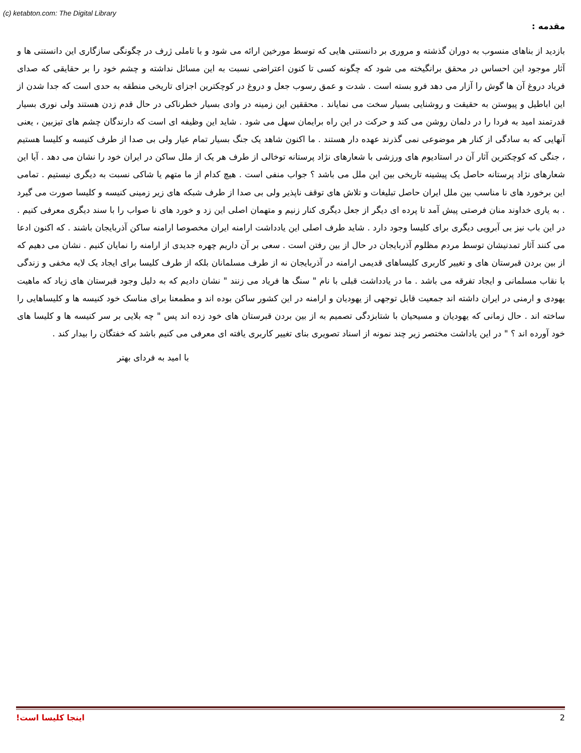(c) ketabton.com: The Digital Library
مقدمه :
بازدید از بناهای منسوب به دوران گذشته و مروری بر دانستنی هایی که توسط مورخین ارائه می شود و با تاملی ژرف در چگونگی سازگاری این دانستنی ها و آثار موجود این احساس در محقق برانگیخته می شود که چگونه کسی تا کنون اعتراضی نسبت به این مسائل نداشته و چشم خود را بر حقایقی که صدای فریاد دروغ آن ها گوش را آزار می دهد فرو بسته است . شدت و عمق رسوب جعل و دروغ در کوچکترین اجزای تاریخی منطقه به حدی است که جدا شدن از این اباطیل و پیوستن به حقیقت و روشنایی بسیار سخت می نمایاند . محققین این زمینه در وادی بسیار خطرناکی در حال قدم زدن هستند ولی نوری بسیار قدرتمند امید به فردا را در دلمان روشن می کند و حرکت در این راه برایمان سهل می شود . شاید این وظیفه ای است که دارندگان چشم های تیزبین ، یعنی آنهایی که به سادگی از کنار هر موضوعی نمی گذرند عهده دار هستند . ما اکنون شاهد یک جنگ بسیار تمام عیار ولی بی صدا از طرف کنیسه و کلیسا هستیم ، جنگی که کوچکترین آثار آن در استادیوم های ورزشی با شعارهای نژاد پرستانه توخالی از طرف هر یک از ملل ساکن در ایران خود را نشان می دهد . آیا این شعارهای نژاد پرستانه حاصل یک پیشینه تاریخی بین این ملل می باشد ؟ جواب منفی است . هیچ کدام از ما متهم یا شاکی نسبت به دیگری نیستیم . تمامی این برخورد های نا مناسب بین ملل ایران حاصل تبلیغات و تلاش های توقف ناپذیر ولی بی صدا از طرف شبکه های زیر زمینی کنیسه و کلیسا صورت می گیرد . به یاری خداوند منان فرصتی پیش آمد تا پرده ای دیگر از جعل دیگری کنار زنیم و متهمان اصلی این زد و خورد های نا صواب را با سند دیگری معرفی کنیم . در این باب نیز بی آبرویی دیگری برای کلیسا وجود دارد . شاید طرف اصلی این یادداشت ارامنه ایران مخصوصا ارامنه ساکن آذربایجان باشند . که اکنون ادعا می کنند آثار تمدنیشان توسط مردم مظلوم آذربایجان در حال از بین رفتن است . سعی بر آن داریم چهره جدیدی از ارامنه را نمایان کنیم . نشان می دهیم که از بین بردن قبرستان های و تغییر کاربری کلیساهای قدیمی ارامنه در آذربایجان نه از طرف مسلمانان بلکه از طرف کلیسا برای ایجاد یک لایه مخفی و زندگی با نقاب مسلمانی و ایجاد تفرقه می باشد . ما در یادداشت قبلی با نام " سنگ ها فریاد می زنند " نشان دادیم که به دلیل وجود قبرستان های زیاد که ماهیت یهودی و ارمنی در ایران داشته اند جمعیت قابل توجهی از یهودیان و ارامنه در این کشور ساکن بوده اند و مطمعنا برای مناسک خود کنیسه ها و کلیساهایی را ساخته اند . حال زمانی که یهودیان و مسیحیان با شتابزدگی تصمیم به از بین بردن قبرستان های خود زده اند پس " چه بلایی بر سر کنیسه ها و کلیسا های خود آورده اند ؟ " در این یاداشت مختصر زیر چند نمونه از اسناد تصویری بنای تغییر کاربری یافته ای معرفی می کنیم باشد که خفتگان را بیدار کند .
با امید به فردای بهتر
اینجا کلیسا است! 2